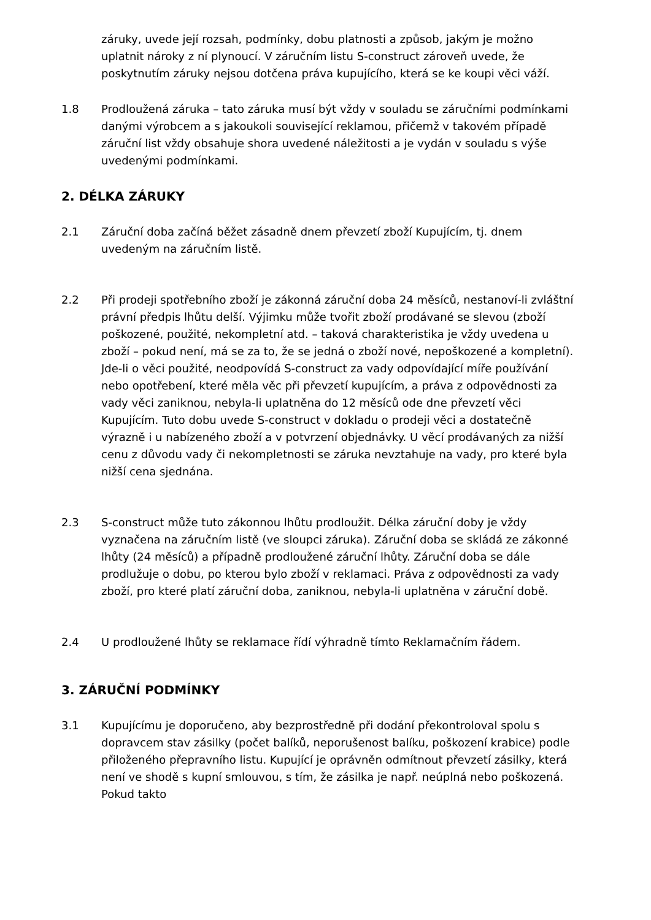záruky, uvede její rozsah, podmínky, dobu platnosti a způsob, jakým je možno uplatnit nároky z ní plynoucí. V záručním listu S-construct zároveň uvede, že poskytnutím záruky nejsou dotčena práva kupujícího, která se ke koupi věci váží.
1.8 Prodloužená záruka – tato záruka musí být vždy v souladu se záručními podmínkami danými výrobcem a s jakoukoli související reklamou, přičemž v takovém případě záruční list vždy obsahuje shora uvedené náležitosti a je vydán v souladu s výše uvedenými podmínkami.
2. DÉLKA ZÁRUKY
2.1 Záruční doba začíná běžet zásadně dnem převzetí zboží Kupujícím, tj. dnem uvedeným na záručním listě.
2.2 Při prodeji spotřebního zboží je zákonná záruční doba 24 měsíců, nestanoví-li zvláštní právní předpis lhůtu delší. Výjimku může tvořit zboží prodávané se slevou (zboží poškozené, použité, nekompletní atd. – taková charakteristika je vždy uvedena u zboží – pokud není, má se za to, že se jedná o zboží nové, nepoškozené a kompletní). Jde-li o věci použité, neodpovídá S-construct za vady odpovídající míře používání nebo opotřebení, které měla věc při převzetí kupujícím, a práva z odpovědnosti za vady věci zaniknou, nebyla-li uplatněna do 12 měsíců ode dne převzetí věci Kupujícím. Tuto dobu uvede S-construct v dokladu o prodeji věci a dostatečně výrazně i u nabízeného zboží a v potvrzení objednávky. U věcí prodávaných za nižší cenu z důvodu vady či nekompletnosti se záruka nevztahuje na vady, pro které byla nižší cena sjednána.
2.3 S-construct může tuto zákonnou lhůtu prodloužit. Délka záruční doby je vždy vyznačena na záručním listě (ve sloupci záruka). Záruční doba se skládá ze zákonné lhůty (24 měsíců) a případně prodloužené záruční lhůty. Záruční doba se dále prodlužuje o dobu, po kterou bylo zboží v reklamaci. Práva z odpovědnosti za vady zboží, pro které platí záruční doba, zaniknou, nebyla-li uplatněna v záruční době.
2.4 U prodloužené lhůty se reklamace řídí výhradně tímto Reklamačním řádem.
3. ZÁRUČNÍ PODMÍNKY
3.1 Kupujícímu je doporučeno, aby bezprostředně při dodání překontroloval spolu s dopravcem stav zásilky (počet balíků, neporušenost balíku, poškození krabice) podle přiloženého přepravního listu. Kupující je oprávněn odmítnout převzetí zásilky, která není ve shodě s kupní smlouvou, s tím, že zásilka je např. neúplná nebo poškozená. Pokud takto